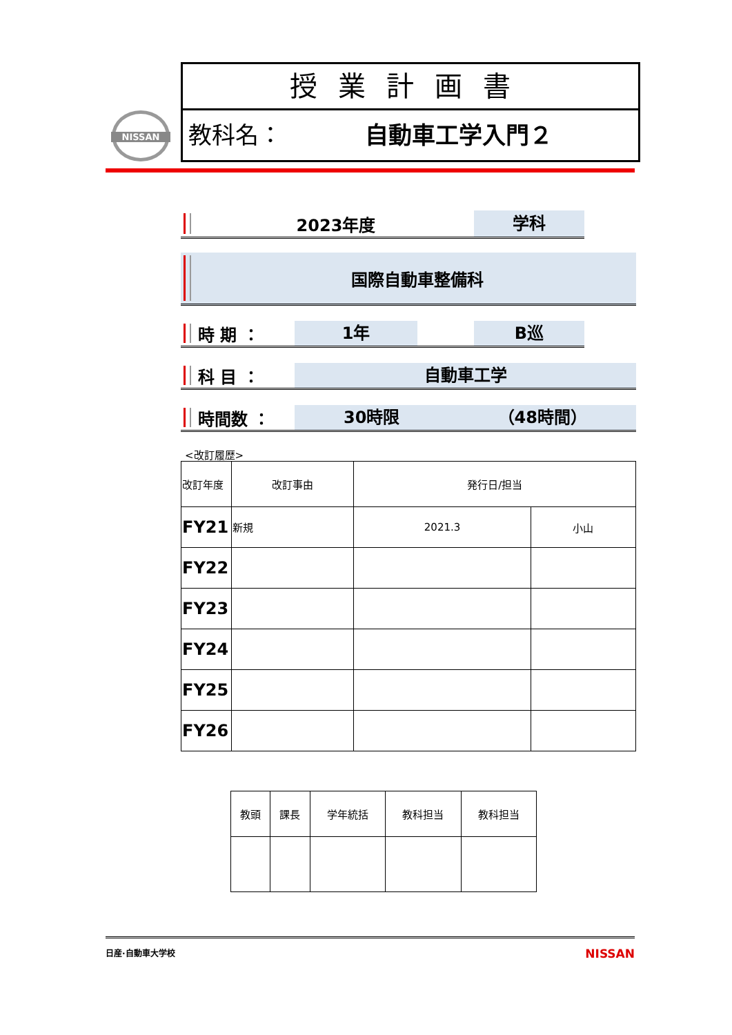NISSAN
授業計画書
教科名： 自動車工学入門２
2023年度
学科
国際自動車整備科
時 期 ：
1年 B巡
科 目 ：
自動車工学
時間数 ：
30時限 （48時間）
<改訂履歴>
| 改訂年度 | 改訂事由 | 発行日/担当 | |
| FY21 | 新規 | 2021.3 | 小山 |
| FY22 | | | |
| FY23 | | | |
| FY24 | | | |
| FY25 | | | |
| FY26 | | | |
| 教頭 | 課長 | 学年統括 | 教科担当 | 教科担当 |
日産·自動車大学校 NISSAN